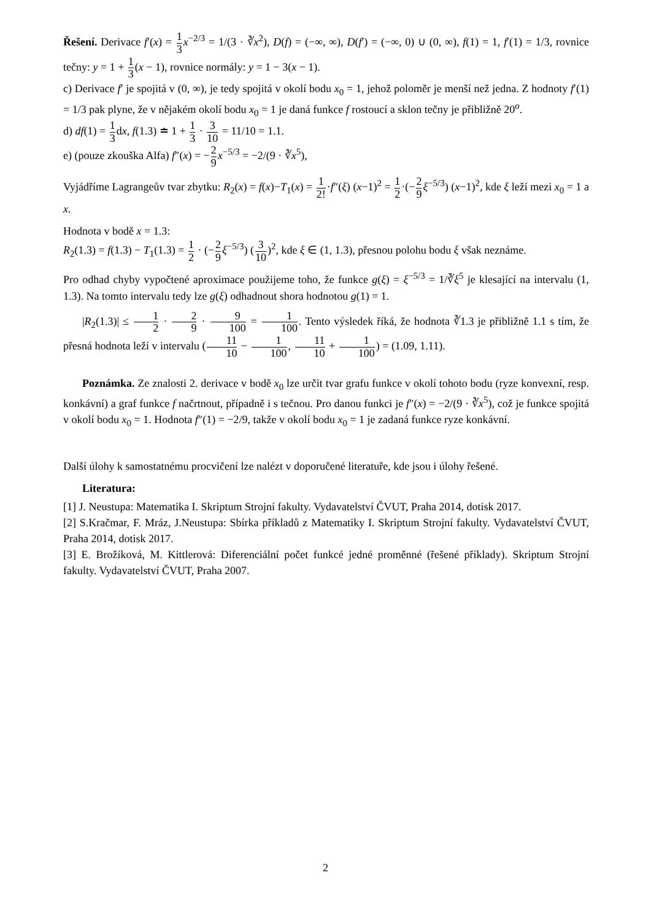Řešení. Derivace f′(x) = 1 3 x<sup>−2/3</sup> = 1/(3 · ∛x<sup>2</sup>), D(f) = (−∞, ∞), D(f′) = (−∞, 0) ∪ (0, ∞), f(1) = 1, f′(1) = 1/3, rovnice tečny: y = 1 + 1 3(x − 1), rovnice normály: y = 1 − 3(x − 1).
c) Derivace f′ je spojitá v (0, ∞), je tedy spojitá v okolí bodu x<sub>0</sub> = 1, jehož poloměr je menší než jedna. Z hodnoty f′(1) = 1/3 pak plyne, že v nějakém okolí bodu x<sub>0</sub> = 1 je daná funkce f rostoucí a sklon tečny je přibližně 20<sup>o</sup>.
d) df(1) = 1 3dx, f(1.3) ≐ 1 + 1 3 · 3 10 = 11/10 = 1.1.
e) (pouze zkouška Alfa) f″(x) = −2 9 x<sup>−5/3</sup> = −2/(9 · ∛x<sup>5</sup>),
Vyjádříme Lagrangeův tvar zbytku: R<sub>2</sub>(x) = f(x)−T<sub>1</sub>(x) = 1 2!·f″(ξ) (x−1)<sup>2</sup> = 1 2·(−2 9 ξ<sup>−5/3</sup>) (x−1)<sup>2</sup>, kde ξ leží mezi x<sub>0</sub> = 1 a x.
Hodnota v bodě x = 1.3:
R<sub>2</sub>(1.3) = f(1.3) − T<sub>1</sub>(1.3) = 1 2 · (−2 9 ξ<sup>−5/3</sup>) (3 10)<sup>2</sup>, kde ξ ∈ (1, 1.3), přesnou polohu bodu ξ však neznáme.
Pro odhad chyby vypočtené aproximace použijeme toho, že funkce g(ξ) = ξ<sup>−5/3</sup> = 1/∛ξ<sup>5</sup> je klesající na intervalu (1, 1.3). Na tomto intervalu tedy lze g(ξ) odhadnout shora hodnotou g(1) = 1.
|R<sub>2</sub>(1.3)| ≤ 1 2 · 2 9 · 9 100 = 1 100. Tento výsledek říká, že hodnota ∛1.3 je přibližně 1.1 s tím, že přesná hodnota leží v intervalu (11 10 − 1 100, 11 10 + 1 100) = (1.09, 1.11).
Poznámka. Ze znalosti 2. derivace v bodě x<sub>0</sub> lze určit tvar grafu funkce v okolí tohoto bodu (ryze konvexní, resp. konkávní) a graf funkce f načrtnout, případně i s tečnou. Pro danou funkci je f″(x) = −2/(9 · ∛x<sup>5</sup>), což je funkce spojitá v okolí bodu x<sub>0</sub> = 1. Hodnota f″(1) = −2/9, takže v okolí bodu x<sub>0</sub> = 1 je zadaná funkce ryze konkávní.
Další úlohy k samostatnému procvičení lze nalézt v doporučené literatuře, kde jsou i úlohy řešené.
Literatura:
[1] J. Neustupa: Matematika I. Skriptum Strojní fakulty. Vydavatelství ČVUT, Praha 2014, dotisk 2017.
[2] S.Kračmar, F. Mráz, J.Neustupa: Sbírka příkladů z Matematiky I. Skriptum Strojní fakulty. Vydavatelství ČVUT, Praha 2014, dotisk 2017.
[3] E. Brožíková, M. Kittlerová: Diferenciální počet funkcé jedné proměnné (řešené příklady). Skriptum Strojní fakulty. Vydavatelství ČVUT, Praha 2007.
2